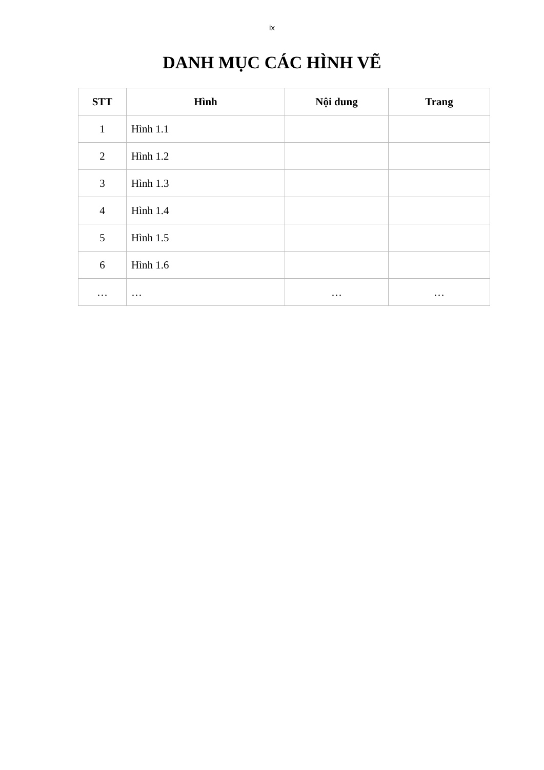ix
DANH MỤC CÁC HÌNH VẼ
| STT | Hình | Nội dung | Trang |
| --- | --- | --- | --- |
| 1 | Hình 1.1 | | |
| 2 | Hình 1.2 | | |
| 3 | Hình 1.3 | | |
| 4 | Hình 1.4 | | |
| 5 | Hình 1.5 | | |
| 6 | Hình 1.6 | | |
| … | … | … | … |